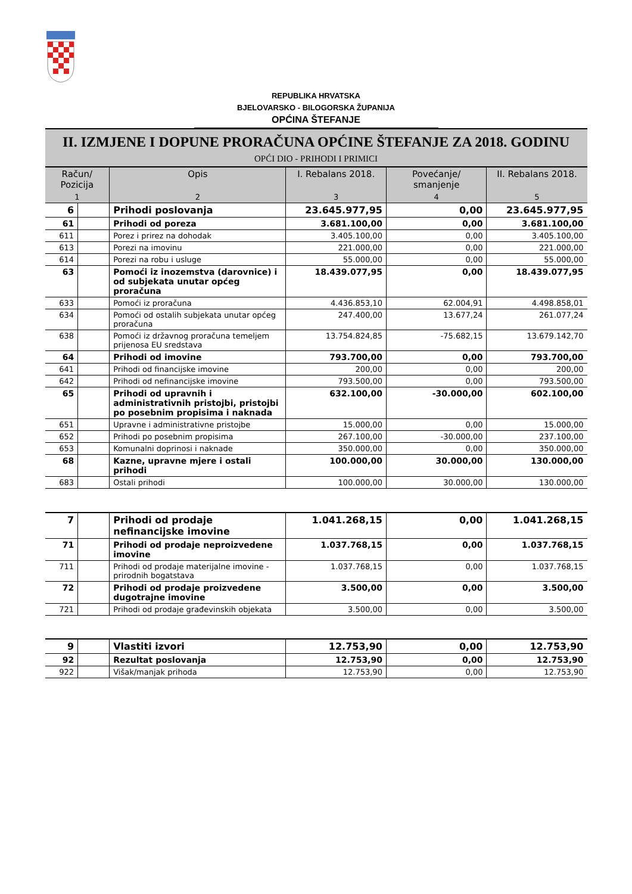REPUBLIKA HRVATSKA
BJELOVARSKO - BILOGORSKA ŽUPANIJA
OPĆINA ŠTEFANJE
II. IZMJENE I DOPUNE PRORAČUNA OPĆINE ŠTEFANJE ZA 2018. GODINU
OPĆI DIO - PRIHODI I PRIMICI
| Račun/ Pozicija | | Opis | I. Rebalans 2018. | Povećanje/ smanjenje | II. Rebalans 2018. |
| --- | --- | --- | --- | --- | --- |
| 1 | | 2 | 3 | 4 | 5 |
| 6 | | Prihodi poslovanja | 23.645.977,95 | 0,00 | 23.645.977,95 |
| 61 | | Prihodi od poreza | 3.681.100,00 | 0,00 | 3.681.100,00 |
| 611 | | Porez i prirez na dohodak | 3.405.100,00 | 0,00 | 3.405.100,00 |
| 613 | | Porezi na imovinu | 221.000,00 | 0,00 | 221.000,00 |
| 614 | | Porezi na robu i usluge | 55.000,00 | 0,00 | 55.000,00 |
| 63 | | Pomoći iz inozemstva (darovnice) i od subjekata unutar općeg proračuna | 18.439.077,95 | 0,00 | 18.439.077,95 |
| 633 | | Pomoći iz proračuna | 4.436.853,10 | 62.004,91 | 4.498.858,01 |
| 634 | | Pomoći od ostalih subjekata unutar općeg proračuna | 247.400,00 | 13.677,24 | 261.077,24 |
| 638 | | Pomoći iz državnog proračuna temeljem prijenosa EU sredstava | 13.754.824,85 | -75.682,15 | 13.679.142,70 |
| 64 | | Prihodi od imovine | 793.700,00 | 0,00 | 793.700,00 |
| 641 | | Prihodi od financijske imovine | 200,00 | 0,00 | 200,00 |
| 642 | | Prihodi od nefinancijske imovine | 793.500,00 | 0,00 | 793.500,00 |
| 65 | | Prihodi od upravnih i administrativnih pristojbi, pristojbi po posebnim propisima i naknada | 632.100,00 | -30.000,00 | 602.100,00 |
| 651 | | Upravne i administrativne pristojbe | 15.000,00 | 0,00 | 15.000,00 |
| 652 | | Prihodi po posebnim propisima | 267.100,00 | -30.000,00 | 237.100,00 |
| 653 | | Komunalni doprinosi i naknade | 350.000,00 | 0,00 | 350.000,00 |
| 68 | | Kazne, upravne mjere i ostali prihodi | 100.000,00 | 30.000,00 | 130.000,00 |
| 683 | | Ostali prihodi | 100.000,00 | 30.000,00 | 130.000,00 |
| 7 | | Prihodi od prodaje nefinancijske imovine | 1.041.268,15 | 0,00 | 1.041.268,15 |
| 71 | | Prihodi od prodaje neproizvedene imovine | 1.037.768,15 | 0,00 | 1.037.768,15 |
| 711 | | Prihodi od prodaje materijalne imovine - prirodnih bogatstava | 1.037.768,15 | 0,00 | 1.037.768,15 |
| 72 | | Prihodi od prodaje proizvedene dugotrajne imovine | 3.500,00 | 0,00 | 3.500,00 |
| 721 | | Prihodi od prodaje građevinskih objekata | 3.500,00 | 0,00 | 3.500,00 |
| 9 | | Vlastiti izvori | 12.753,90 | 0,00 | 12.753,90 |
| 92 | | Rezultat poslovanja | 12.753,90 | 0,00 | 12.753,90 |
| 922 | | Višak/manjak prihoda | 12.753,90 | 0,00 | 12.753,90 |